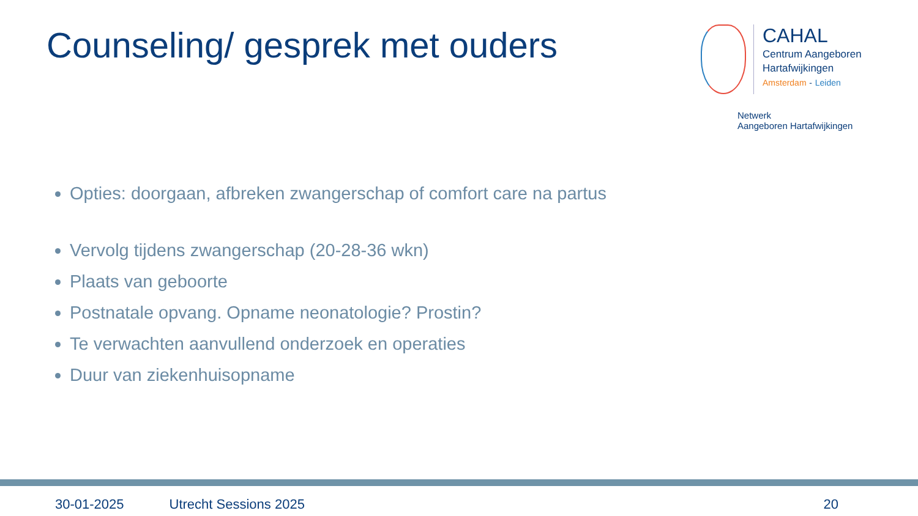Counseling/ gesprek met ouders
CAHAL
Centrum Aangeboren
Hartafwijkingen
Amsterdam - Leiden
Netwerk
Aangeboren Hartafwijkingen
Opties: doorgaan, afbreken zwangerschap of comfort care na partus
Vervolg tijdens zwangerschap (20-28-36 wkn)
Plaats van geboorte
Postnatale opvang. Opname neonatologie? Prostin?
Te verwachten aanvullend onderzoek en operaties
Duur van ziekenhuisopname
30-01-2025 Utrecht Sessions 2025 20